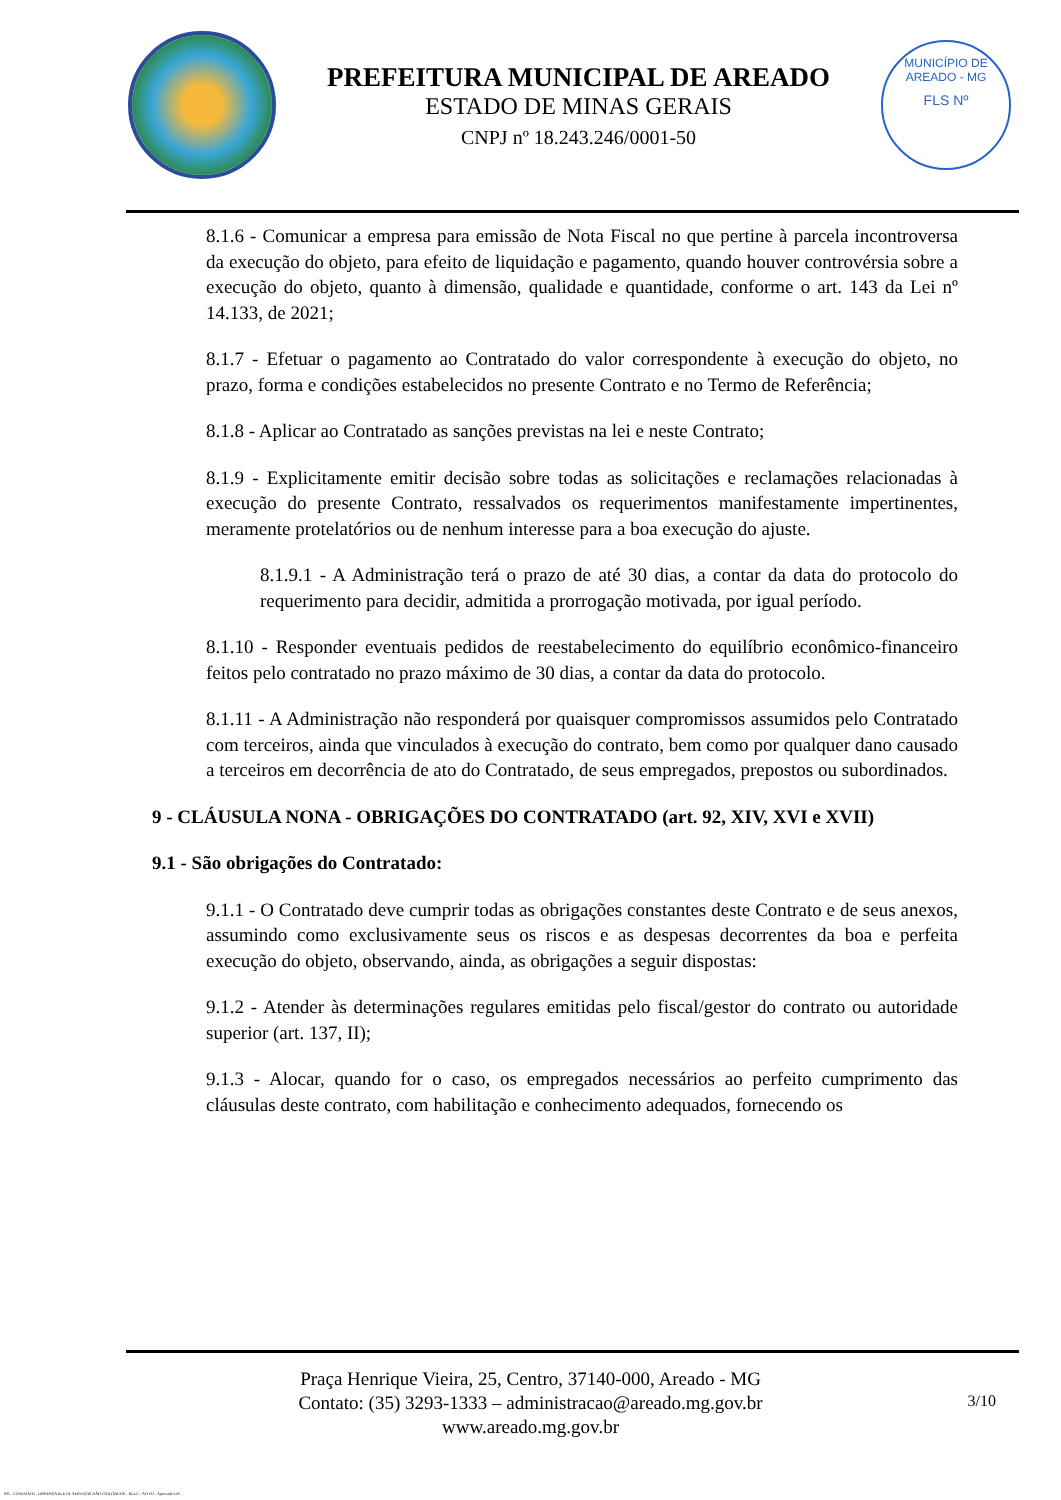PREFEITURA MUNICIPAL DE AREADO
ESTADO DE MINAS GERAIS
CNPJ nº 18.243.246/0001-50
MUNICÍPIO DE AREADO - MG
FLS Nº
8.1.6 - Comunicar a empresa para emissão de Nota Fiscal no que pertine à parcela incontroversa da execução do objeto, para efeito de liquidação e pagamento, quando houver controvérsia sobre a execução do objeto, quanto à dimensão, qualidade e quantidade, conforme o art. 143 da Lei nº 14.133, de 2021;
8.1.7 - Efetuar o pagamento ao Contratado do valor correspondente à execução do objeto, no prazo, forma e condições estabelecidos no presente Contrato e no Termo de Referência;
8.1.8 - Aplicar ao Contratado as sanções previstas na lei e neste Contrato;
8.1.9 - Explicitamente emitir decisão sobre todas as solicitações e reclamações relacionadas à execução do presente Contrato, ressalvados os requerimentos manifestamente impertinentes, meramente protelatórios ou de nenhum interesse para a boa execução do ajuste.
8.1.9.1 - A Administração terá o prazo de até 30 dias, a contar da data do protocolo do requerimento para decidir, admitida a prorrogação motivada, por igual período.
8.1.10 - Responder eventuais pedidos de reestabelecimento do equilíbrio econômico-financeiro feitos pelo contratado no prazo máximo de 30 dias, a contar da data do protocolo.
8.1.11 - A Administração não responderá por quaisquer compromissos assumidos pelo Contratado com terceiros, ainda que vinculados à execução do contrato, bem como por qualquer dano causado a terceiros em decorrência de ato do Contratado, de seus empregados, prepostos ou subordinados.
9 - CLÁUSULA NONA - OBRIGAÇÕES DO CONTRATADO (art. 92, XIV, XVI e XVII)
9.1 - São obrigações do Contratado:
9.1.1 - O Contratado deve cumprir todas as obrigações constantes deste Contrato e de seus anexos, assumindo como exclusivamente seus os riscos e as despesas decorrentes da boa e perfeita execução do objeto, observando, ainda, as obrigações a seguir dispostas:
9.1.2 - Atender às determinações regulares emitidas pelo fiscal/gestor do contrato ou autoridade superior (art. 137, II);
9.1.3 - Alocar, quando for o caso, os empregados necessários ao perfeito cumprimento das cláusulas deste contrato, com habilitação e conhecimento adequados, fornecendo os
Praça Henrique Vieira, 25, Centro, 37140-000, Areado - MG
Contato: (35) 3293-1333 – administracao@areado.mg.gov.br
www.areado.mg.gov.br
3/10
835 - CONTRATO - DISPENSA ELETR. SERVIÇOS NÃO CONTÍNUOS - NLLC - ATIVO - Aprovado DA